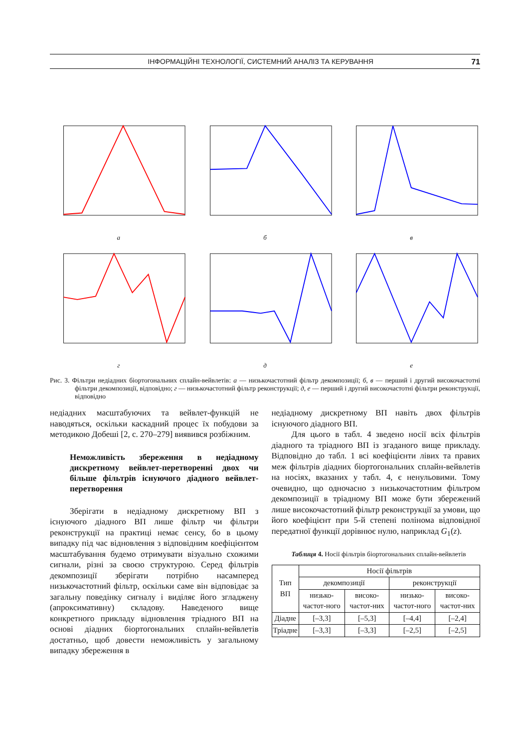ІНФОРМАЦІЙНІ ТЕХНОЛОГІЇ, СИСТЕМНИЙ АНАЛІЗ ТА КЕРУВАННЯ 71
а
б
в
г
д
е
Рис. 3. Фільтри недіадних біортогональних сплайн-вейвлетів: а — низькочастотний фільтр декомпозиції; б, в — перший і другий високочастотні фільтри декомпозиції, відповідно; г — низькочастотний фільтр реконструкції; д, е — перший і другий високочастотні фільтри реконструкції, відповідно
недіадних масштабуючих та вейвлет-функцій не наводяться, оскільки каскадний процес їх побудови за методикою Добеші [2, с. 270–279] виявився розбіжним.
Неможливість збереження в недіадному дискретному вейвлет-перетворенні двох чи більше фільтрів існуючого діадного вейвлет-перетворення
Зберігати в недіадному дискретному ВП з існуючого діадного ВП лише фільтр чи фільтри реконструкції на практиці немає сенсу, бо в цьому випадку під час відновлення з відповідним коефіцієнтом масштабування будемо отримувати візуально схожими сигнали, різні за своєю структурою. Серед фільтрів декомпозиції зберігати потрібно насамперед низькочастотний фільтр, оскільки саме він відповідає за загальну поведінку сигналу і виділяє його згладжену (апроксимативну) складову. Наведеного вище конкретного прикладу відновлення тріадного ВП на основі діадних біортогональних сплайн-вейвлетів достатньо, щоб довести неможливість у загальному випадку збереження в
недіадному дискретному ВП навіть двох фільтрів існуючого діадного ВП.
Для цього в табл. 4 зведено носії всіх фільтрів діадного та тріадного ВП із згаданого вище прикладу. Відповідно до табл. 1 всі коефіцієнти лівих та правих меж фільтрів діадних біортогональних сплайн-вейвлетів на носіях, вказаних у табл. 4, є ненульовими. Тому очевидно, що одночасно з низькочастотним фільтром декомпозиції в тріадному ВП може бути збережений лише високочастотний фільтр реконструкції за умови, що його коефіцієнт при 5-й степені полінома відповідної передатної функції дорівнює нулю, наприклад G<sub>1</sub>(z).
Таблиця 4. Носії фільтрів біортогональних сплайн-вейвлетів
| Тип ВП | Носії фільтрів | | | |
| --- | --- | --- | --- | --- |
| | декомпозиції | | реконструкції | |
| | низько-частот-ного | високо-частот-них | низько-частот-ного | високо-частот-них |
| Діадне | [–3,3] | [–5,3] | [–4,4] | [–2,4] |
| Тріадне | [–3,3] | [–3,3] | [–2,5] | [–2,5] |